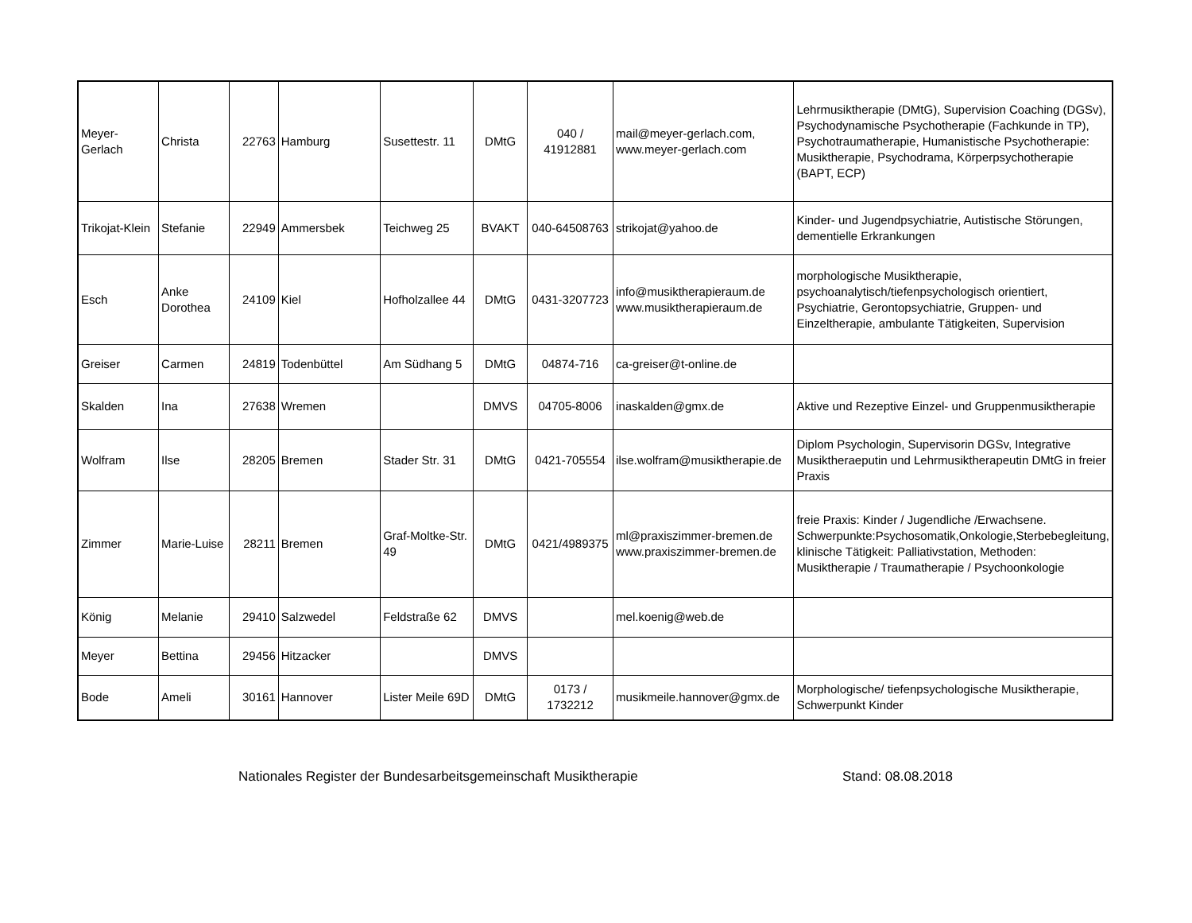| Meyer-Gerlach | Christa | 22763 | Hamburg | Susettestr. 11 | DMtG | 040 / 41912881 | mail@meyer-gerlach.com, www.meyer-gerlach.com | Lehrmusiktherapie (DMtG), Supervision Coaching (DGSv), Psychodynamische Psychotherapie (Fachkunde in TP), Psychotraumatherapie, Humanistische Psychotherapie: Musiktherapie, Psychodrama, Körperpsychotherapie (BAPT, ECP) |
| Trikojat-Klein | Stefanie | 22949 | Ammersbek | Teichweg 25 | BVAKT | 040-64508763 | strikojat@yahoo.de | Kinder- und Jugendpsychiatrie, Autistische Störungen, dementielle Erkrankungen |
| Esch | Anke Dorothea | 24109 | Kiel | Hofholzallee 44 | DMtG | 0431-3207723 | info@musiktherapieraum.de www.musiktherapieraum.de | morphologische Musiktherapie, psychoanalytisch/tiefenpsychologisch orientiert, Psychiatrie, Gerontopsychiatrie, Gruppen- und Einzeltherapie, ambulante Tätigkeiten, Supervision |
| Greiser | Carmen | 24819 | Todenbüttel | Am Südhang 5 | DMtG | 04874-716 | ca-greiser@t-online.de | |
| Skalden | Ina | 27638 | Wremen | | DMVS | 04705-8006 | inaskalden@gmx.de | Aktive und Rezeptive Einzel- und Gruppenmusiktherapie |
| Wolfram | Ilse | 28205 | Bremen | Stader Str. 31 | DMtG | 0421-705554 | ilse.wolfram@musiktherapie.de | Diplom Psychologin, Supervisorin DGSv, Integrative Musiktheraeputin und Lehrmusiktherapeutin DMtG in freier Praxis |
| Zimmer | Marie-Luise | 28211 | Bremen | Graf-Moltke-Str. 49 | DMtG | 0421/4989375 | ml@praxiszimmer-bremen.de www.praxiszimmer-bremen.de | freie Praxis: Kinder / Jugendliche /Erwachsene. Schwerpunkte:Psychosomatik,Onkologie,Sterbebegleitung, klinische Tätigkeit: Palliativstation, Methoden: Musiktherapie / Traumatherapie / Psychoonkologie |
| König | Melanie | 29410 | Salzwedel | Feldstraße 62 | DMVS | | mel.koenig@web.de | |
| Meyer | Bettina | 29456 | Hitzacker | | DMVS | | | |
| Bode | Ameli | 30161 | Hannover | Lister Meile 69D | DMtG | 0173 / 1732212 | musikmeile.hannover@gmx.de | Morphologische/ tiefenpsychologische Musiktherapie, Schwerpunkt Kinder |
Nationales Register der Bundesarbeitsgemeinschaft Musiktherapie Stand: 08.08.2018